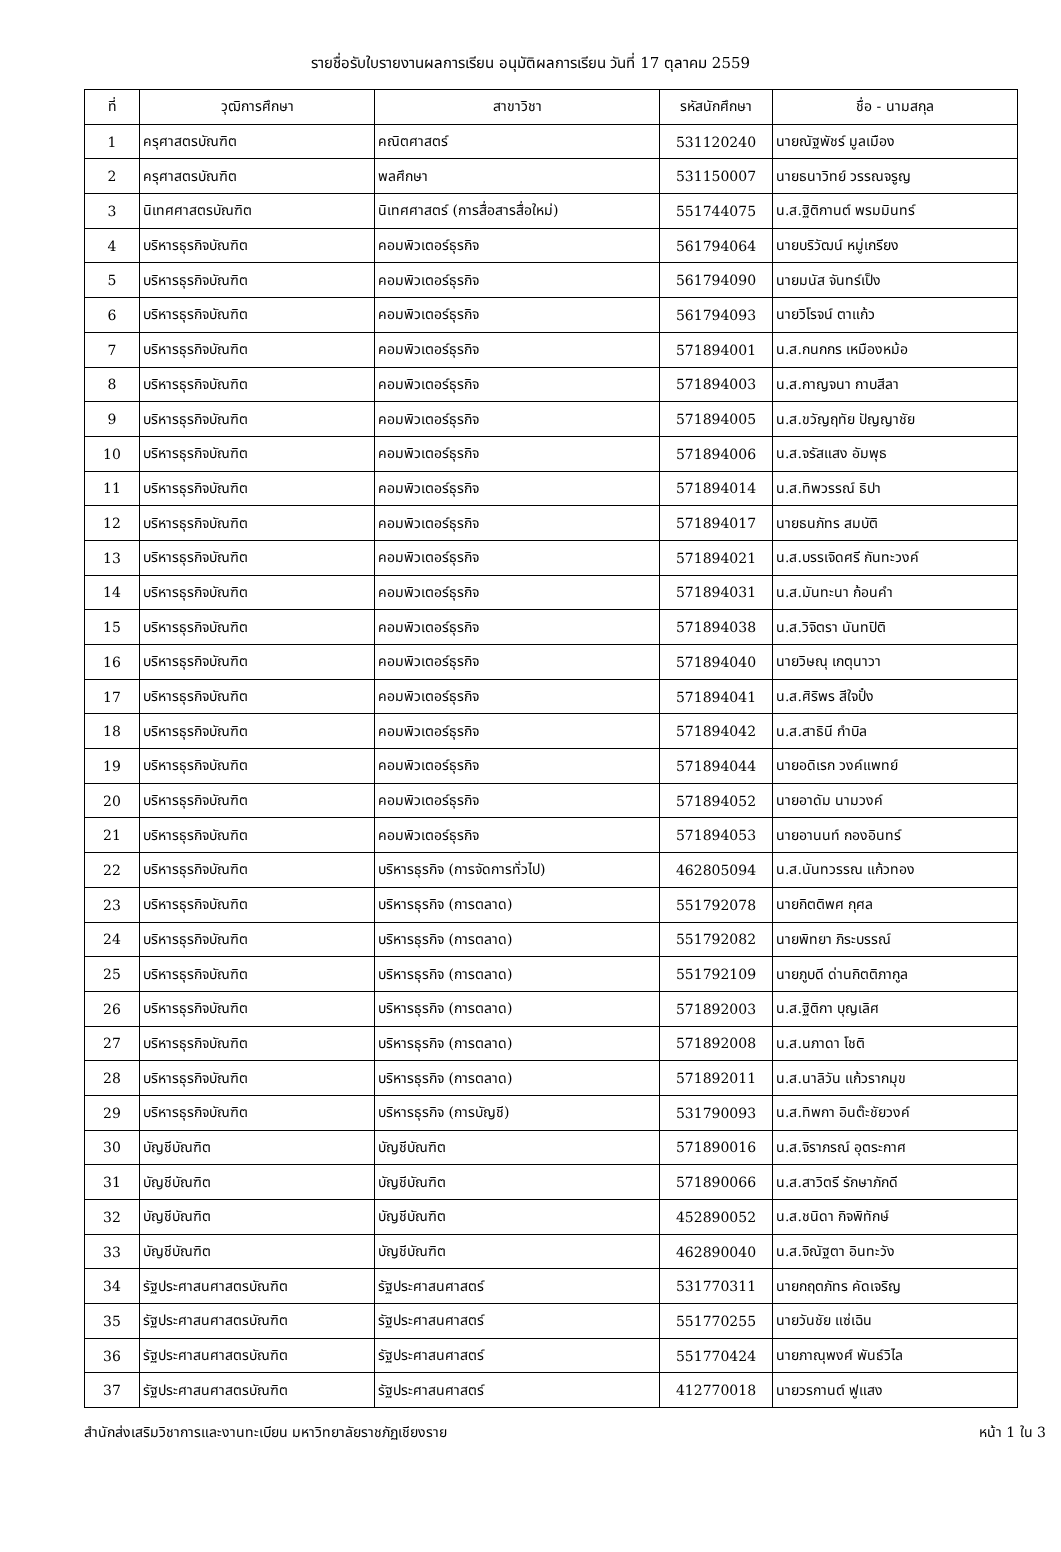รายชื่อรับใบรายงานผลการเรียน อนุมัติผลการเรียน วันที่ 17 ตุลาคม 2559
| ที่ | วุฒิการศึกษา | สาขาวิชา | รหัสนักศึกษา | ชื่อ - นามสกุล |
| --- | --- | --- | --- | --- |
| 1 | ครุศาสตรบัณฑิต | คณิตศาสตร์ | 531120240 | นายณัฐพัชร์ มูลเมือง |
| 2 | ครุศาสตรบัณฑิต | พลศึกษา | 531150007 | นายธนาวิทย์ วรรณจรูญ |
| 3 | นิเทศศาสตรบัณฑิต | นิเทศศาสตร์ (การสื่อสารสื่อใหม่) | 551744075 | น.ส.ฐิติกานต์ พรมมินทร์ |
| 4 | บริหารธุรกิจบัณฑิต | คอมพิวเตอร์ธุรกิจ | 561794064 | นายบริวัฒน์ หมู่เกรียง |
| 5 | บริหารธุรกิจบัณฑิต | คอมพิวเตอร์ธุรกิจ | 561794090 | นายมนัส จันทร์เป็ง |
| 6 | บริหารธุรกิจบัณฑิต | คอมพิวเตอร์ธุรกิจ | 561794093 | นายวิโรจน์ ตาแก้ว |
| 7 | บริหารธุรกิจบัณฑิต | คอมพิวเตอร์ธุรกิจ | 571894001 | น.ส.กนกกร เหมืองหม้อ |
| 8 | บริหารธุรกิจบัณฑิต | คอมพิวเตอร์ธุรกิจ | 571894003 | น.ส.กาญจนา กาบสีลา |
| 9 | บริหารธุรกิจบัณฑิต | คอมพิวเตอร์ธุรกิจ | 571894005 | น.ส.ขวัญฤทัย ปัญญาชัย |
| 10 | บริหารธุรกิจบัณฑิต | คอมพิวเตอร์ธุรกิจ | 571894006 | น.ส.จรัสแสง อัมพุธ |
| 11 | บริหารธุรกิจบัณฑิต | คอมพิวเตอร์ธุรกิจ | 571894014 | น.ส.ทิพวรรณ์ ธิปา |
| 12 | บริหารธุรกิจบัณฑิต | คอมพิวเตอร์ธุรกิจ | 571894017 | นายธนภัทร สมบัติ |
| 13 | บริหารธุรกิจบัณฑิต | คอมพิวเตอร์ธุรกิจ | 571894021 | น.ส.บรรเจิดศรี กันทะวงค์ |
| 14 | บริหารธุรกิจบัณฑิต | คอมพิวเตอร์ธุรกิจ | 571894031 | น.ส.มันทะนา ก้อนคำ |
| 15 | บริหารธุรกิจบัณฑิต | คอมพิวเตอร์ธุรกิจ | 571894038 | น.ส.วิจิตรา นันทปิติ |
| 16 | บริหารธุรกิจบัณฑิต | คอมพิวเตอร์ธุรกิจ | 571894040 | นายวิษณุ เกตุนาวา |
| 17 | บริหารธุรกิจบัณฑิต | คอมพิวเตอร์ธุรกิจ | 571894041 | น.ส.ศิริพร สีใจปั๋ง |
| 18 | บริหารธุรกิจบัณฑิต | คอมพิวเตอร์ธุรกิจ | 571894042 | น.ส.สาธินี กำบิล |
| 19 | บริหารธุรกิจบัณฑิต | คอมพิวเตอร์ธุรกิจ | 571894044 | นายอดิเรก วงค์แพทย์ |
| 20 | บริหารธุรกิจบัณฑิต | คอมพิวเตอร์ธุรกิจ | 571894052 | นายอาดัม นามวงค์ |
| 21 | บริหารธุรกิจบัณฑิต | คอมพิวเตอร์ธุรกิจ | 571894053 | นายอานนท์ กองอินทร์ |
| 22 | บริหารธุรกิจบัณฑิต | บริหารธุรกิจ (การจัดการทั่วไป) | 462805094 | น.ส.นันทวรรณ แก้วทอง |
| 23 | บริหารธุรกิจบัณฑิต | บริหารธุรกิจ (การตลาด) | 551792078 | นายกิตติพศ กุศล |
| 24 | บริหารธุรกิจบัณฑิต | บริหารธุรกิจ (การตลาด) | 551792082 | นายพิทยา ภิระบรรณ์ |
| 25 | บริหารธุรกิจบัณฑิต | บริหารธุรกิจ (การตลาด) | 551792109 | นายภูบดี ด่านกิตติภากูล |
| 26 | บริหารธุรกิจบัณฑิต | บริหารธุรกิจ (การตลาด) | 571892003 | น.ส.ฐิติกา บุญเลิศ |
| 27 | บริหารธุรกิจบัณฑิต | บริหารธุรกิจ (การตลาด) | 571892008 | น.ส.นภาดา โชติ |
| 28 | บริหารธุรกิจบัณฑิต | บริหารธุรกิจ (การตลาด) | 571892011 | น.ส.นาลิวัน แก้วรากมุข |
| 29 | บริหารธุรกิจบัณฑิต | บริหารธุรกิจ (การบัญชี) | 531790093 | น.ส.ทิพกา อินต๊ะชัยวงค์ |
| 30 | บัญชีบัณฑิต | บัญชีบัณฑิต | 571890016 | น.ส.จิราภรณ์ อุตระกาศ |
| 31 | บัญชีบัณฑิต | บัญชีบัณฑิต | 571890066 | น.ส.สาวิตรี รักษาภักดี |
| 32 | บัญชีบัณฑิต | บัญชีบัณฑิต | 452890052 | น.ส.ชนิดา กิจพิทักษ์ |
| 33 | บัญชีบัณฑิต | บัญชีบัณฑิต | 462890040 | น.ส.จิณัฐตา อินทะวัง |
| 34 | รัฐประศาสนศาสตรบัณฑิต | รัฐประศาสนศาสตร์ | 531770311 | นายกฤตภัทร คัดเจริญ |
| 35 | รัฐประศาสนศาสตรบัณฑิต | รัฐประศาสนศาสตร์ | 551770255 | นายวันชัย แซ่เฉิน |
| 36 | รัฐประศาสนศาสตรบัณฑิต | รัฐประศาสนศาสตร์ | 551770424 | นายภาณุพงศ์ พันธ์วิไล |
| 37 | รัฐประศาสนศาสตรบัณฑิต | รัฐประศาสนศาสตร์ | 412770018 | นายวรกานต์ ฟูแสง |
สำนักส่งเสริมวิชาการและงานทะเบียน มหาวิทยาลัยราชภัฏเชียงราย หน้า 1 ใน 3